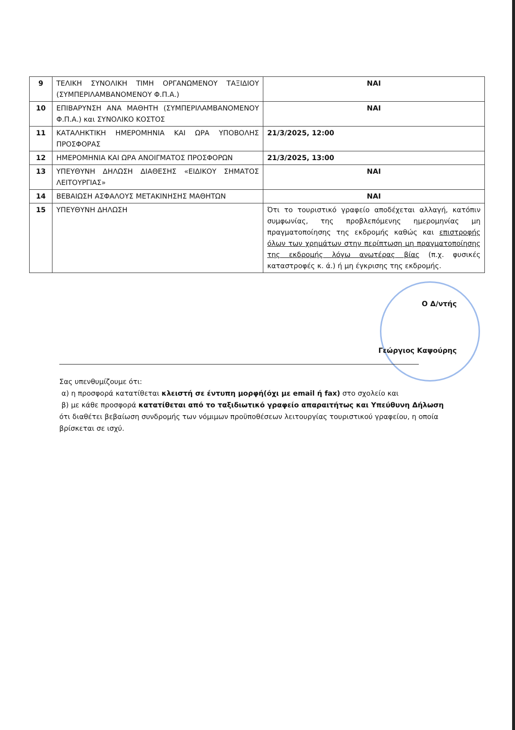| 9 | ΤΕΛΙΚΗ ΣΥΝΟΛΙΚΗ ΤΙΜΗ ΟΡΓΑΝΩΜΕΝΟΥ ΤΑΞΙΔΙΟΥ (ΣΥΜΠΕΡΙΛΑΜΒΑΝΟΜΕΝΟΥ Φ.Π.Α.) | ΝΑΙ |
| 10 | ΕΠΙΒΑΡΥΝΣΗ ΑΝΑ ΜΑΘΗΤΗ (ΣΥΜΠΕΡΙΛΑΜΒΑΝΟΜΕΝΟΥ Φ.Π.Α.) και ΣΥΝΟΛΙΚΟ ΚΟΣΤΟΣ | ΝΑΙ |
| 11 | ΚΑΤΑΛΗΚΤΙΚΗ ΗΜΕΡΟΜΗΝΙΑ ΚΑΙ ΩΡΑ ΥΠΟΒΟΛΗΣ ΠΡΟΣΦΟΡΑΣ | 21/3/2025, 12:00 |
| 12 | ΗΜΕΡΟΜΗΝΙΑ ΚΑΙ ΩΡΑ ΑΝΟΙΓΜΑΤΟΣ ΠΡΟΣΦΟΡΩΝ | 21/3/2025, 13:00 |
| 13 | ΥΠΕΥΘΥΝΗ ΔΗΛΩΣΗ ΔΙΑΘΕΣΗΣ «ΕΙΔΙΚΟΥ ΣΗΜΑΤΟΣ ΛΕΙΤΟΥΡΓΙΑΣ» | ΝΑΙ |
| 14 | ΒΕΒΑΙΩΣΗ ΑΣΦΑΛΟΥΣ ΜΕΤΑΚΙΝΗΣΗΣ ΜΑΘΗΤΩΝ | ΝΑΙ |
| 15 | ΥΠΕΥΘΥΝΗ ΔΗΛΩΣΗ | Ότι το τουριστικό γραφείο αποδέχεται αλλαγή, κατόπιν συμφωνίας, της προβλεπόμενης ημερομηνίας μη πραγματοποίησης της εκδρομής καθώς και επιστροφής όλων των χρημάτων στην περίπτωση μη πραγματοποίησης της εκδρομής λόγω ανωτέρας βίας (π.χ. φυσικές καταστροφές κ. ά.) ή μη έγκρισης της εκδρομής. |
Ο Δ/ντής
Γεώργιος Καψούρης
Σας υπενθυμίζουμε ότι:
α) η προσφορά κατατίθεται κλειστή σε έντυπη μορφή(όχι με email ή fax) στο σχολείο και
β) με κάθε προσφορά κατατίθεται από το ταξιδιωτικό γραφείο απαραιτήτως και Υπεύθυνη Δήλωση ότι διαθέτει βεβαίωση συνδρομής των νόμιμων προϋποθέσεων λειτουργίας τουριστικού γραφείου, η οποία βρίσκεται σε ισχύ.